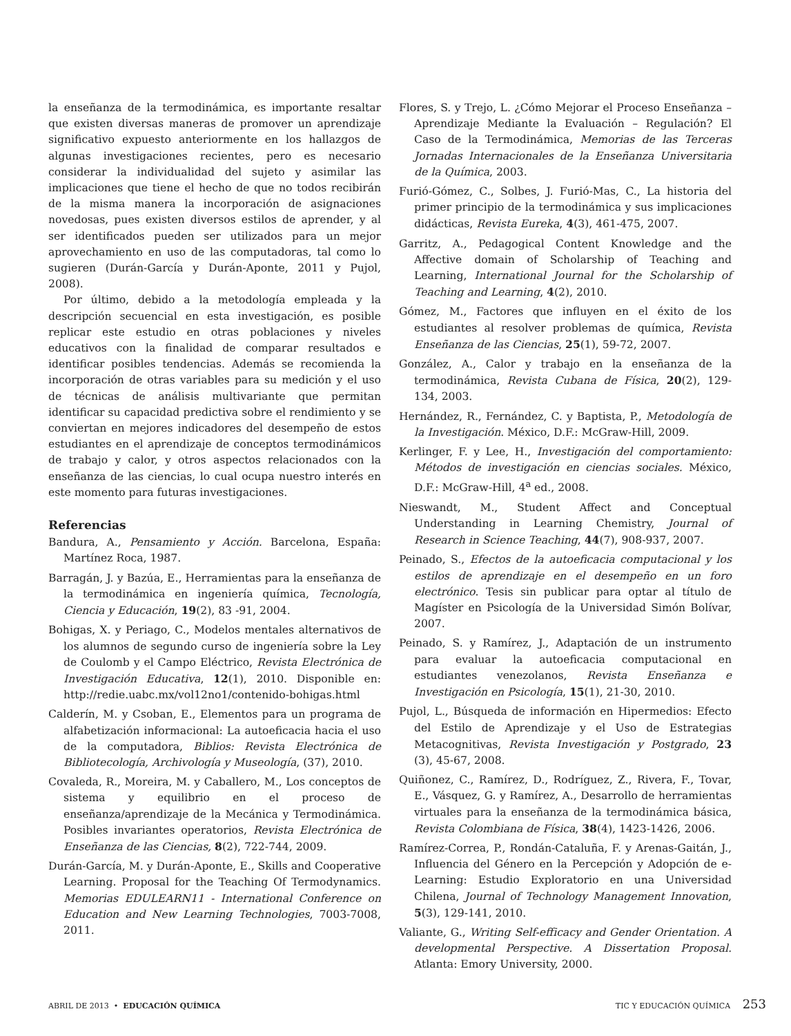la enseñanza de la termodinámica, es importante resaltar que existen diversas maneras de promover un aprendizaje significativo expuesto anteriormente en los hallazgos de algunas investigaciones recientes, pero es necesario considerar la individualidad del sujeto y asimilar las implicaciones que tiene el hecho de que no todos recibirán de la misma manera la incorporación de asignaciones novedosas, pues existen diversos estilos de aprender, y al ser identificados pueden ser utilizados para un mejor aprovechamiento en uso de las computadoras, tal como lo sugieren (Durán-García y Durán-Aponte, 2011 y Pujol, 2008).
Por último, debido a la metodología empleada y la descripción secuencial en esta investigación, es posible replicar este estudio en otras poblaciones y niveles educativos con la finalidad de comparar resultados e identificar posibles tendencias. Además se recomienda la incorporación de otras variables para su medición y el uso de técnicas de análisis multivariante que permitan identificar su capacidad predictiva sobre el rendimiento y se conviertan en mejores indicadores del desempeño de estos estudiantes en el aprendizaje de conceptos termodinámicos de trabajo y calor, y otros aspectos relacionados con la enseñanza de las ciencias, lo cual ocupa nuestro interés en este momento para futuras investigaciones.
Referencias
Bandura, A., Pensamiento y Acción. Barcelona, España: Martínez Roca, 1987.
Barragán, J. y Bazúa, E., Herramientas para la enseñanza de la termodinámica en ingeniería química, Tecnología, Ciencia y Educación, 19(2), 83 -91, 2004.
Bohigas, X. y Periago, C., Modelos mentales alternativos de los alumnos de segundo curso de ingeniería sobre la Ley de Coulomb y el Campo Eléctrico, Revista Electrónica de Investigación Educativa, 12(1), 2010. Disponible en: http://redie.uabc.mx/vol12no1/contenido-bohigas.html
Calderín, M. y Csoban, E., Elementos para un programa de alfabetización informacional: La autoeficacia hacia el uso de la computadora, Biblios: Revista Electrónica de Bibliotecología, Archivología y Museología, (37), 2010.
Covaleda, R., Moreira, M. y Caballero, M., Los conceptos de sistema y equilibrio en el proceso de enseñanza/aprendizaje de la Mecánica y Termodinámica. Posibles invariantes operatorios, Revista Electrónica de Enseñanza de las Ciencias, 8(2), 722-744, 2009.
Durán-García, M. y Durán-Aponte, E., Skills and Cooperative Learning. Proposal for the Teaching Of Termodynamics. Memorias EDULEARN11 - International Conference on Education and New Learning Technologies, 7003-7008, 2011.
Flores, S. y Trejo, L. ¿Cómo Mejorar el Proceso Enseñanza – Aprendizaje Mediante la Evaluación – Regulación? El Caso de la Termodinámica, Memorias de las Terceras Jornadas Internacionales de la Enseñanza Universitaria de la Química, 2003.
Furió-Gómez, C., Solbes, J. Furió-Mas, C., La historia del primer principio de la termodinámica y sus implicaciones didácticas, Revista Eureka, 4(3), 461-475, 2007.
Garritz, A., Pedagogical Content Knowledge and the Affective domain of Scholarship of Teaching and Learning, International Journal for the Scholarship of Teaching and Learning, 4(2), 2010.
Gómez, M., Factores que influyen en el éxito de los estudiantes al resolver problemas de química, Revista Enseñanza de las Ciencias, 25(1), 59-72, 2007.
González, A., Calor y trabajo en la enseñanza de la termodinámica, Revista Cubana de Física, 20(2), 129-134, 2003.
Hernández, R., Fernández, C. y Baptista, P., Metodología de la Investigación. México, D.F.: McGraw-Hill, 2009.
Kerlinger, F. y Lee, H., Investigación del comportamiento: Métodos de investigación en ciencias sociales. México, D.F.: McGraw-Hill, 4<sup>a</sup> ed., 2008.
Nieswandt, M., Student Affect and Conceptual Understanding in Learning Chemistry, Journal of Research in Science Teaching, 44(7), 908-937, 2007.
Peinado, S., Efectos de la autoeficacia computacional y los estilos de aprendizaje en el desempeño en un foro electrónico. Tesis sin publicar para optar al título de Magíster en Psicología de la Universidad Simón Bolívar, 2007.
Peinado, S. y Ramírez, J., Adaptación de un instrumento para evaluar la autoeficacia computacional en estudiantes venezolanos, Revista Enseñanza e Investigación en Psicología, 15(1), 21-30, 2010.
Pujol, L., Búsqueda de información en Hipermedios: Efecto del Estilo de Aprendizaje y el Uso de Estrategias Metacognitivas, Revista Investigación y Postgrado, 23 (3), 45-67, 2008.
Quiñonez, C., Ramírez, D., Rodríguez, Z., Rivera, F., Tovar, E., Vásquez, G. y Ramírez, A., Desarrollo de herramientas virtuales para la enseñanza de la termodinámica básica, Revista Colombiana de Física, 38(4), 1423-1426, 2006.
Ramírez-Correa, P., Rondán-Cataluña, F. y Arenas-Gaitán, J., Influencia del Género en la Percepción y Adopción de e-Learning: Estudio Exploratorio en una Universidad Chilena, Journal of Technology Management Innovation, 5(3), 129-141, 2010.
Valiante, G., Writing Self-efficacy and Gender Orientation. A developmental Perspective. A Dissertation Proposal. Atlanta: Emory University, 2000.
ABRIL DE 2013 • EDUCACIÓN QUÍMICA
TIC Y EDUCACIÓN QUÍMICA 253